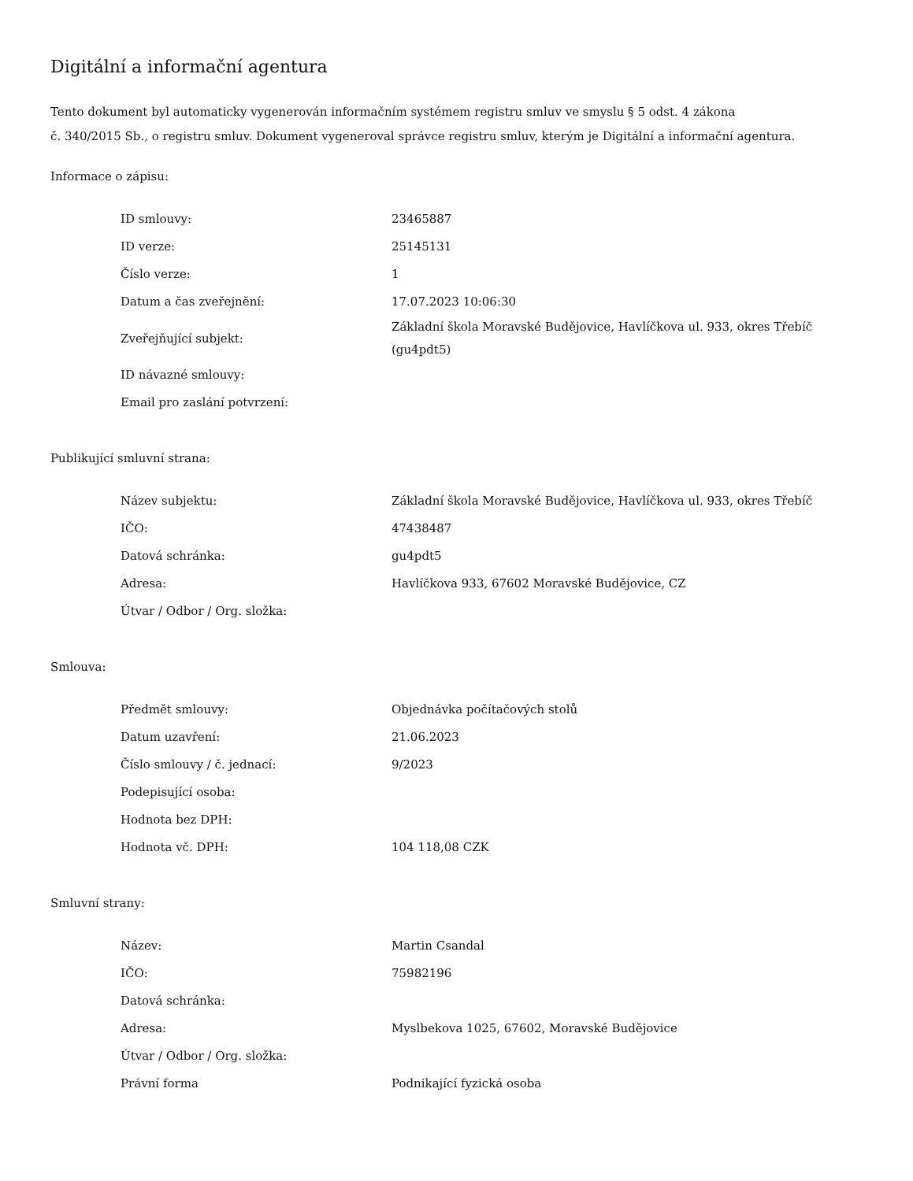Digitální a informační agentura
Tento dokument byl automaticky vygenerován informačním systémem registru smluv ve smyslu § 5 odst. 4 zákona
č. 340/2015 Sb., o registru smluv. Dokument vygeneroval správce registru smluv, kterým je Digitální a informační agentura.
Informace o zápisu:
| ID smlouvy: | 23465887 |
| ID verze: | 25145131 |
| Číslo verze: | 1 |
| Datum a čas zveřejnění: | 17.07.2023 10:06:30 |
| Zveřejňující subjekt: | Základní škola Moravské Budějovice, Havlíčkova ul. 933, okres Třebíč (gu4pdt5) |
| ID návazné smlouvy: | |
| Email pro zaslání potvrzení: | |
Publikující smluvní strana:
| Název subjektu: | Základní škola Moravské Budějovice, Havlíčkova ul. 933, okres Třebíč |
| IČO: | 47438487 |
| Datová schránka: | gu4pdt5 |
| Adresa: | Havlíčkova 933, 67602 Moravské Budějovice, CZ |
| Útvar / Odbor / Org. složka: | |
Smlouva:
| Předmět smlouvy: | Objednávka počítačových stolů |
| Datum uzavření: | 21.06.2023 |
| Číslo smlouvy / č. jednací: | 9/2023 |
| Podepisující osoba: | |
| Hodnota bez DPH: | |
| Hodnota vč. DPH: | 104 118,08 CZK |
Smluvní strany:
| Název: | Martin Csandal |
| IČO: | 75982196 |
| Datová schránka: | |
| Adresa: | Myslbekova 1025, 67602, Moravské Budějovice |
| Útvar / Odbor / Org. složka: | |
| Právní forma | Podnikající fyzická osoba |